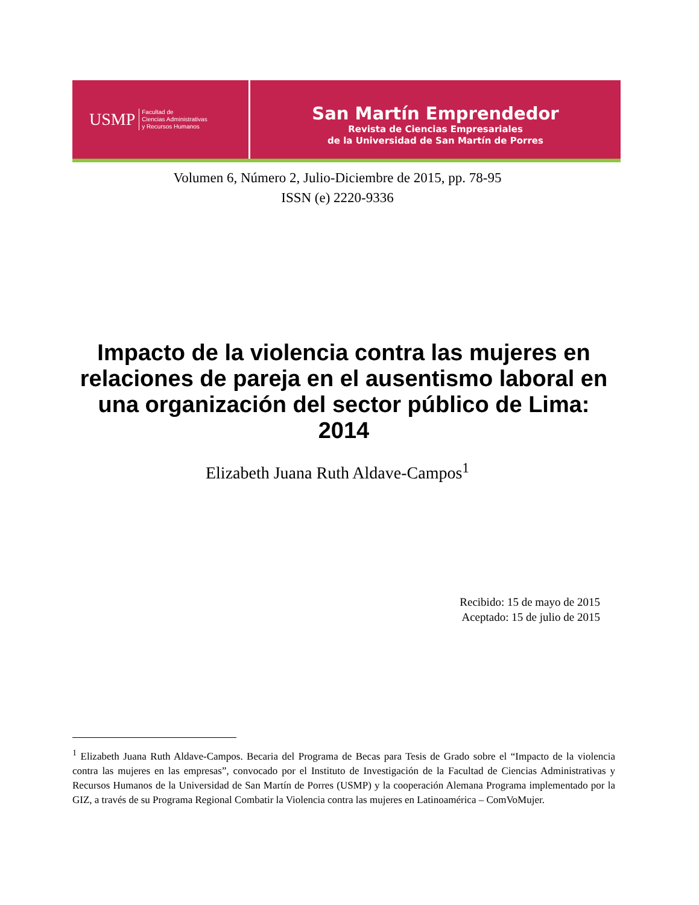USMP Facultad de
Ciencias Administrativas
y Recursos Humanos
San Martín Emprendedor
Revista de Ciencias Empresariales
de la Universidad de San Martín de Porres
Volumen 6, Número 2, Julio-Diciembre de 2015, pp. 78-95
ISSN (e) 2220-9336
Impacto de la violencia contra las mujeres en relaciones de pareja en el ausentismo laboral en una organización del sector público de Lima: 2014
Elizabeth Juana Ruth Aldave-Campos<sup>1</sup>
Recibido: 15 de mayo de 2015
Aceptado: 15 de julio de 2015
<sup>1</sup> Elizabeth Juana Ruth Aldave-Campos. Becaria del Programa de Becas para Tesis de Grado sobre el “Impacto de la violencia contra las mujeres en las empresas”, convocado por el Instituto de Investigación de la Facultad de Ciencias Administrativas y Recursos Humanos de la Universidad de San Martín de Porres (USMP) y la cooperación Alemana Programa implementado por la GIZ, a través de su Programa Regional Combatir la Violencia contra las mujeres en Latinoamérica – ComVoMujer.